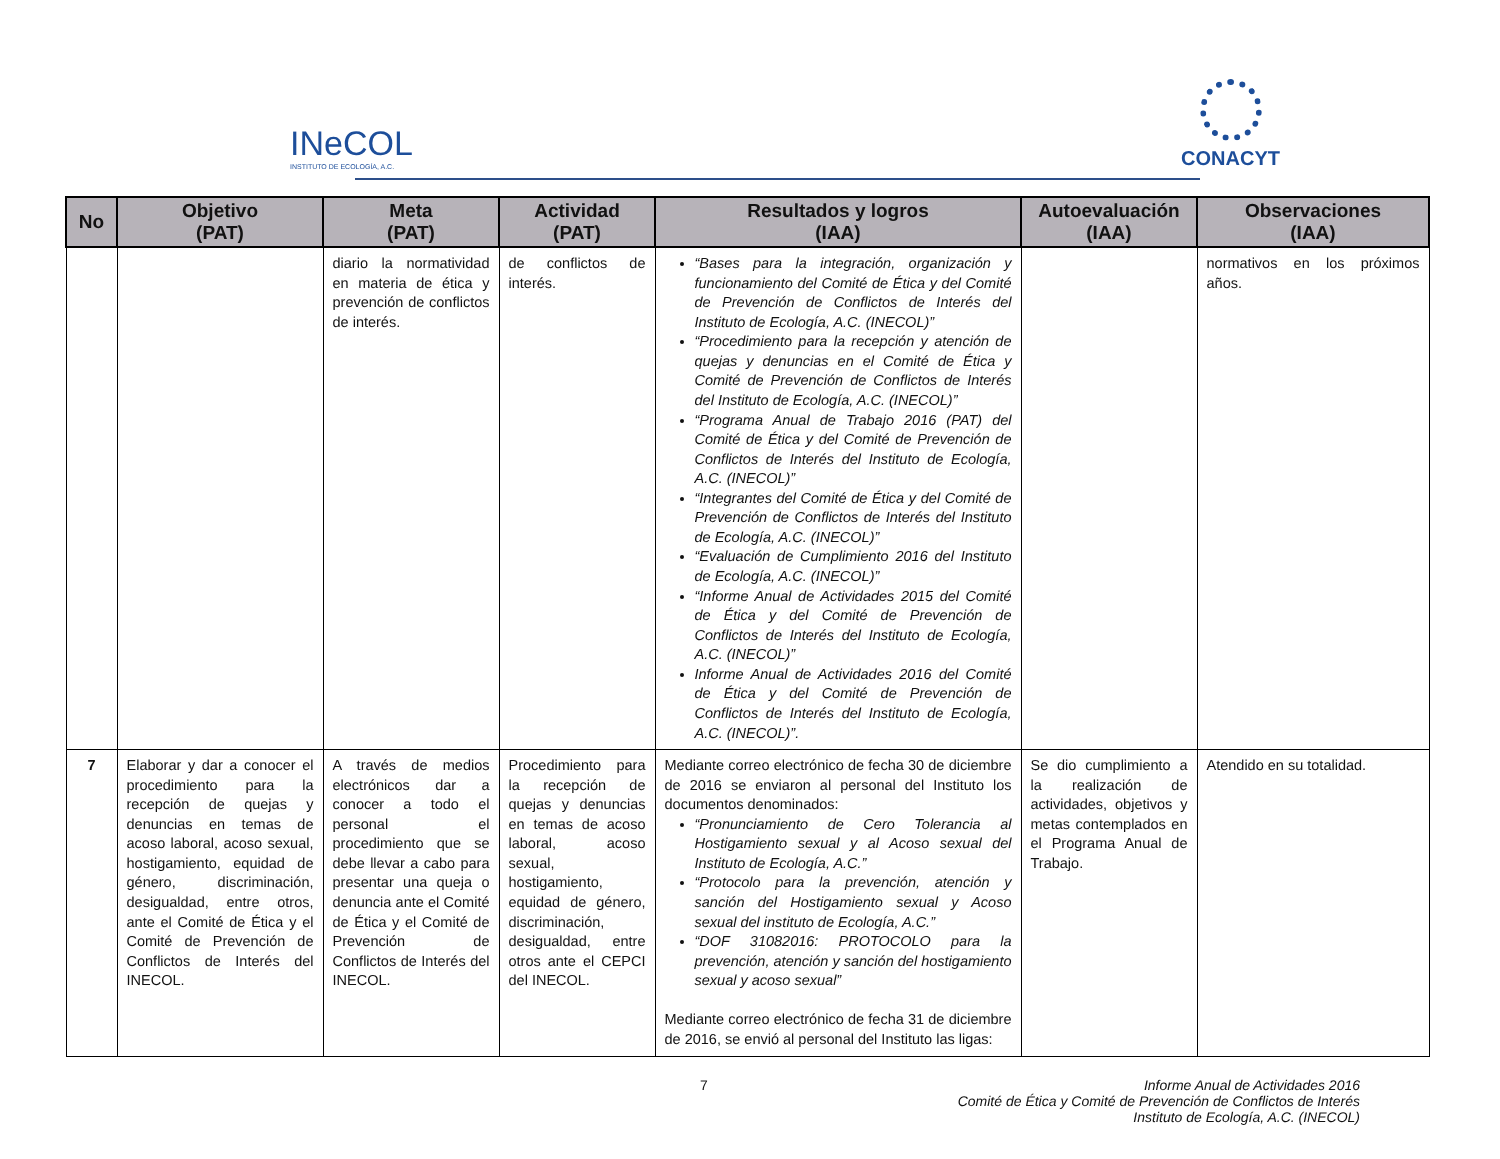INeCOL
INSTITUTO DE ECOLOGÍA, A.C.
CONACYT
| No | Objetivo (PAT) | Meta (PAT) | Actividad (PAT) | Resultados y logros (IAA) | Autoevaluación (IAA) | Observaciones (IAA) |
| --- | --- | --- | --- | --- | --- | --- |
| | | diario la normatividad en materia de ética y prevención de conflictos de interés. | de conflictos de interés. | “Bases para la integración, organización y funcionamiento del Comité de Ética y del Comité de Prevención de Conflictos de Interés del Instituto de Ecología, A.C. (INECOL)” “Procedimiento para la recepción y atención de quejas y denuncias en el Comité de Ética y Comité de Prevención de Conflictos de Interés del Instituto de Ecología, A.C. (INECOL)” “Programa Anual de Trabajo 2016 (PAT) del Comité de Ética y del Comité de Prevención de Conflictos de Interés del Instituto de Ecología, A.C. (INECOL)” “Integrantes del Comité de Ética y del Comité de Prevención de Conflictos de Interés del Instituto de Ecología, A.C. (INECOL)” “Evaluación de Cumplimiento 2016 del Instituto de Ecología, A.C. (INECOL)” “Informe Anual de Actividades 2015 del Comité de Ética y del Comité de Prevención de Conflictos de Interés del Instituto de Ecología, A.C. (INECOL)” Informe Anual de Actividades 2016 del Comité de Ética y del Comité de Prevención de Conflictos de Interés del Instituto de Ecología, A.C. (INECOL)”. | | normativos en los próximos años. |
| 7 | Elaborar y dar a conocer el procedimiento para la recepción de quejas y denuncias en temas de acoso laboral, acoso sexual, hostigamiento, equidad de género, discriminación, desigualdad, entre otros, ante el Comité de Ética y el Comité de Prevención de Conflictos de Interés del INECOL. | A través de medios electrónicos dar a conocer a todo el personal el procedimiento que se debe llevar a cabo para presentar una queja o denuncia ante el Comité de Ética y el Comité de Prevención de Conflictos de Interés del INECOL. | Procedimiento para la recepción de quejas y denuncias en temas de acoso laboral, acoso sexual, hostigamiento, equidad de género, discriminación, desigualdad, entre otros ante el CEPCI del INECOL. | Mediante correo electrónico de fecha 30 de diciembre de 2016 se enviaron al personal del Instituto los documentos denominados: “Pronunciamiento de Cero Tolerancia al Hostigamiento sexual y al Acoso sexual del Instituto de Ecología, A.C.” “Protocolo para la prevención, atención y sanción del Hostigamiento sexual y Acoso sexual del instituto de Ecología, A.C.” “DOF 31082016: PROTOCOLO para la prevención, atención y sanción del hostigamiento sexual y acoso sexual” Mediante correo electrónico de fecha 31 de diciembre de 2016, se envió al personal del Instituto las ligas: | Se dio cumplimiento a la realización de actividades, objetivos y metas contemplados en el Programa Anual de Trabajo. | Atendido en su totalidad. |
7 Informe Anual de Actividades 2016
Comité de Ética y Comité de Prevención de Conflictos de Interés
Instituto de Ecología, A.C. (INECOL)